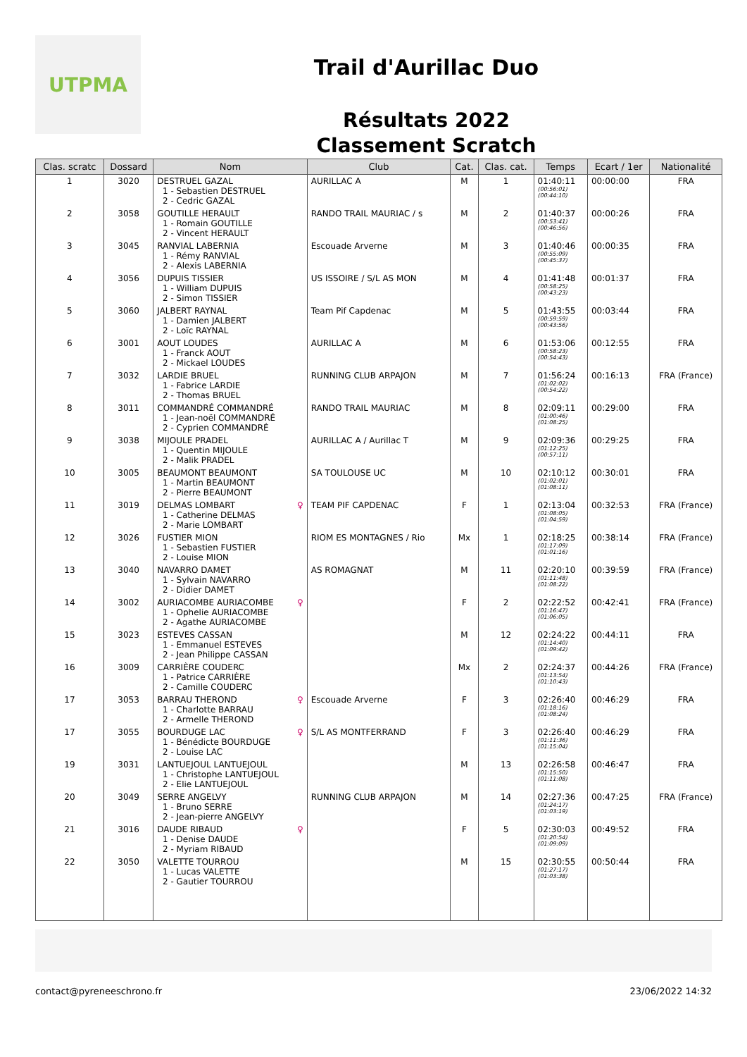UTPMA
Trail d'Aurillac Duo
Résultats 2022
Classement Scratch
| Clas. scratc | Dossard | Nom | Club | Cat. | Clas. cat. | Temps | Ecart / 1er | Nationalité |
| --- | --- | --- | --- | --- | --- | --- | --- | --- |
| 1 | 3020 | DESTRUEL GAZAL 1 - Sebastien DESTRUEL 2 - Cedric GAZAL | AURILLAC A | M | 1 | 01:40:11 (00:56:01) (00:44:10) | 00:00:00 | FRA |
| 2 | 3058 | GOUTILLE HERAULT 1 - Romain GOUTILLE 2 - Vincent HERAULT | RANDO TRAIL MAURIAC / s | M | 2 | 01:40:37 (00:53:41) (00:46:56) | 00:00:26 | FRA |
| 3 | 3045 | RANVIAL LABERNIA 1 - Rémy RANVIAL 2 - Alexis LABERNIA | Escouade Arverne | M | 3 | 01:40:46 (00:55:09) (00:45:37) | 00:00:35 | FRA |
| 4 | 3056 | DUPUIS TISSIER 1 - William DUPUIS 2 - Simon TISSIER | US ISSOIRE / S/L AS MON | M | 4 | 01:41:48 (00:58:25) (00:43:23) | 00:01:37 | FRA |
| 5 | 3060 | JALBERT RAYNAL 1 - Damien JALBERT 2 - Loïc RAYNAL | Team Pif Capdenac | M | 5 | 01:43:55 (00:59:59) (00:43:56) | 00:03:44 | FRA |
| 6 | 3001 | AOUT LOUDES 1 - Franck AOUT 2 - Mickael LOUDES | AURILLAC A | M | 6 | 01:53:06 (00:58:23) (00:54:43) | 00:12:55 | FRA |
| 7 | 3032 | LARDIE BRUEL 1 - Fabrice LARDIE 2 - Thomas BRUEL | RUNNING CLUB ARPAJON | M | 7 | 01:56:24 (01:02:02) (00:54:22) | 00:16:13 | FRA (France) |
| 8 | 3011 | COMMANDRÉ COMMANDRÉ 1 - Jean-noël COMMANDRÉ 2 - Cyprien COMMANDRÉ | RANDO TRAIL MAURIAC | M | 8 | 02:09:11 (01:00:46) (01:08:25) | 00:29:00 | FRA |
| 9 | 3038 | MIJOULE PRADEL 1 - Quentin MIJOULE 2 - Malik PRADEL | AURILLAC A / Aurillac T | M | 9 | 02:09:36 (01:12:25) (00:57:11) | 00:29:25 | FRA |
| 10 | 3005 | BEAUMONT BEAUMONT 1 - Martin BEAUMONT 2 - Pierre BEAUMONT | SA TOULOUSE UC | M | 10 | 02:10:12 (01:02:01) (01:08:11) | 00:30:01 | FRA |
| 11 | 3019 | DELMAS LOMBART ♀ 1 - Catherine DELMAS 2 - Marie LOMBART | TEAM PIF CAPDENAC | F | 1 | 02:13:04 (01:08:05) (01:04:59) | 00:32:53 | FRA (France) |
| 12 | 3026 | FUSTIER MION 1 - Sebastien FUSTIER 2 - Louise MION | RIOM ES MONTAGNES / Rio | Mx | 1 | 02:18:25 (01:17:09) (01:01:16) | 00:38:14 | FRA (France) |
| 13 | 3040 | NAVARRO DAMET 1 - Sylvain NAVARRO 2 - Didier DAMET | AS ROMAGNAT | M | 11 | 02:20:10 (01:11:48) (01:08:22) | 00:39:59 | FRA (France) |
| 14 | 3002 | AURIACOMBE AURIACOMBE ♀ 1 - Ophelie AURIACOMBE 2 - Agathe AURIACOMBE | | F | 2 | 02:22:52 (01:16:47) (01:06:05) | 00:42:41 | FRA (France) |
| 15 | 3023 | ESTEVES CASSAN 1 - Emmanuel ESTEVES 2 - Jean Philippe CASSAN | | M | 12 | 02:24:22 (01:14:40) (01:09:42) | 00:44:11 | FRA |
| 16 | 3009 | CARRIÈRE COUDERC 1 - Patrice CARRIÈRE 2 - Camille COUDERC | | Mx | 2 | 02:24:37 (01:13:54) (01:10:43) | 00:44:26 | FRA (France) |
| 17 | 3053 | BARRAU THEROND ♀ 1 - Charlotte BARRAU 2 - Armelle THEROND | Escouade Arverne | F | 3 | 02:26:40 (01:18:16) (01:08:24) | 00:46:29 | FRA |
| 17 | 3055 | BOURDUGE LAC ♀ 1 - Bénédicte BOURDUGE 2 - Louise LAC | S/L AS MONTFERRAND | F | 3 | 02:26:40 (01:11:36) (01:15:04) | 00:46:29 | FRA |
| 19 | 3031 | LANTUEJOUL LANTUEJOUL 1 - Christophe LANTUEJOUL 2 - Elie LANTUEJOUL | | M | 13 | 02:26:58 (01:15:50) (01:11:08) | 00:46:47 | FRA |
| 20 | 3049 | SERRE ANGELVY 1 - Bruno SERRE 2 - Jean-pierre ANGELVY | RUNNING CLUB ARPAJON | M | 14 | 02:27:36 (01:24:17) (01:03:19) | 00:47:25 | FRA (France) |
| 21 | 3016 | DAUDE RIBAUD ♀ 1 - Denise DAUDE 2 - Myriam RIBAUD | | F | 5 | 02:30:03 (01:20:54) (01:09:09) | 00:49:52 | FRA |
| 22 | 3050 | VALETTE TOURROU 1 - Lucas VALETTE 2 - Gautier TOURROU | | M | 15 | 02:30:55 (01:27:17) (01:03:38) | 00:50:44 | FRA |
contact@pyreneeschrono.fr 23/06/2022 14:32